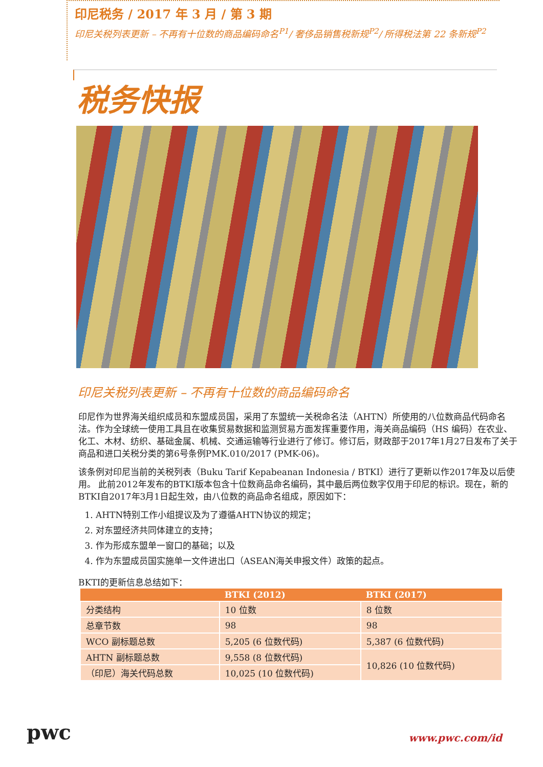印尼税务 / 2017 年 3 月 / 第 3 期
印尼关税列表更新 – 不再有十位数的商品编码命名<sup>P1</sup>/ 奢侈品销售税新规<sup>P2</sup>/ 所得税法第 22 条新规<sup>P2</sup>
税务快报
印尼关税列表更新 – 不再有十位数的商品编码命名
印尼作为世界海关组织成员和东盟成员国，采用了东盟统一关税命名法（AHTN）所使用的八位数商品代码命名法。作为全球统一使用工具且在收集贸易数据和监测贸易方面发挥重要作用，海关商品编码（HS 编码）在农业、化工、木材、纺织、基础金属、机械、交通运输等行业进行了修订。修订后，财政部于2017年1月27日发布了关于商品和进口关税分类的第6号条例PMK.010/2017 (PMK-06)。
该条例对印尼当前的关税列表（Buku Tarif Kepabeanan Indonesia / BTKI）进行了更新以作2017年及以后使用。 此前2012年发布的BTKI版本包含十位数商品命名编码，其中最后两位数字仅用于印尼的标识。现在，新的BTKI自2017年3月1日起生效，由八位数的商品命名组成，原因如下：
1. AHTN特别工作小组提议及为了遵循AHTN协议的规定；
2. 对东盟经济共同体建立的支持；
3. 作为形成东盟单一窗口的基础；以及
4. 作为东盟成员国实施单一文件进出口（ASEAN海关申报文件）政策的起点。
BKTI的更新信息总结如下：
| | BTKI (2012) | BTKI (2017) |
| --- | --- | --- |
| 分类结构 | 10 位数 | 8 位数 |
| 总章节数 | 98 | 98 |
| WCO 副标题总数 | 5,205 (6 位数代码) | 5,387 (6 位数代码) |
| AHTN 副标题总数 | 9,558 (8 位数代码) | 10,826 (10 位数代码) |
| （印尼）海关代码总数 | 10,025 (10 位数代码) | |
pwc
www.pwc.com/id